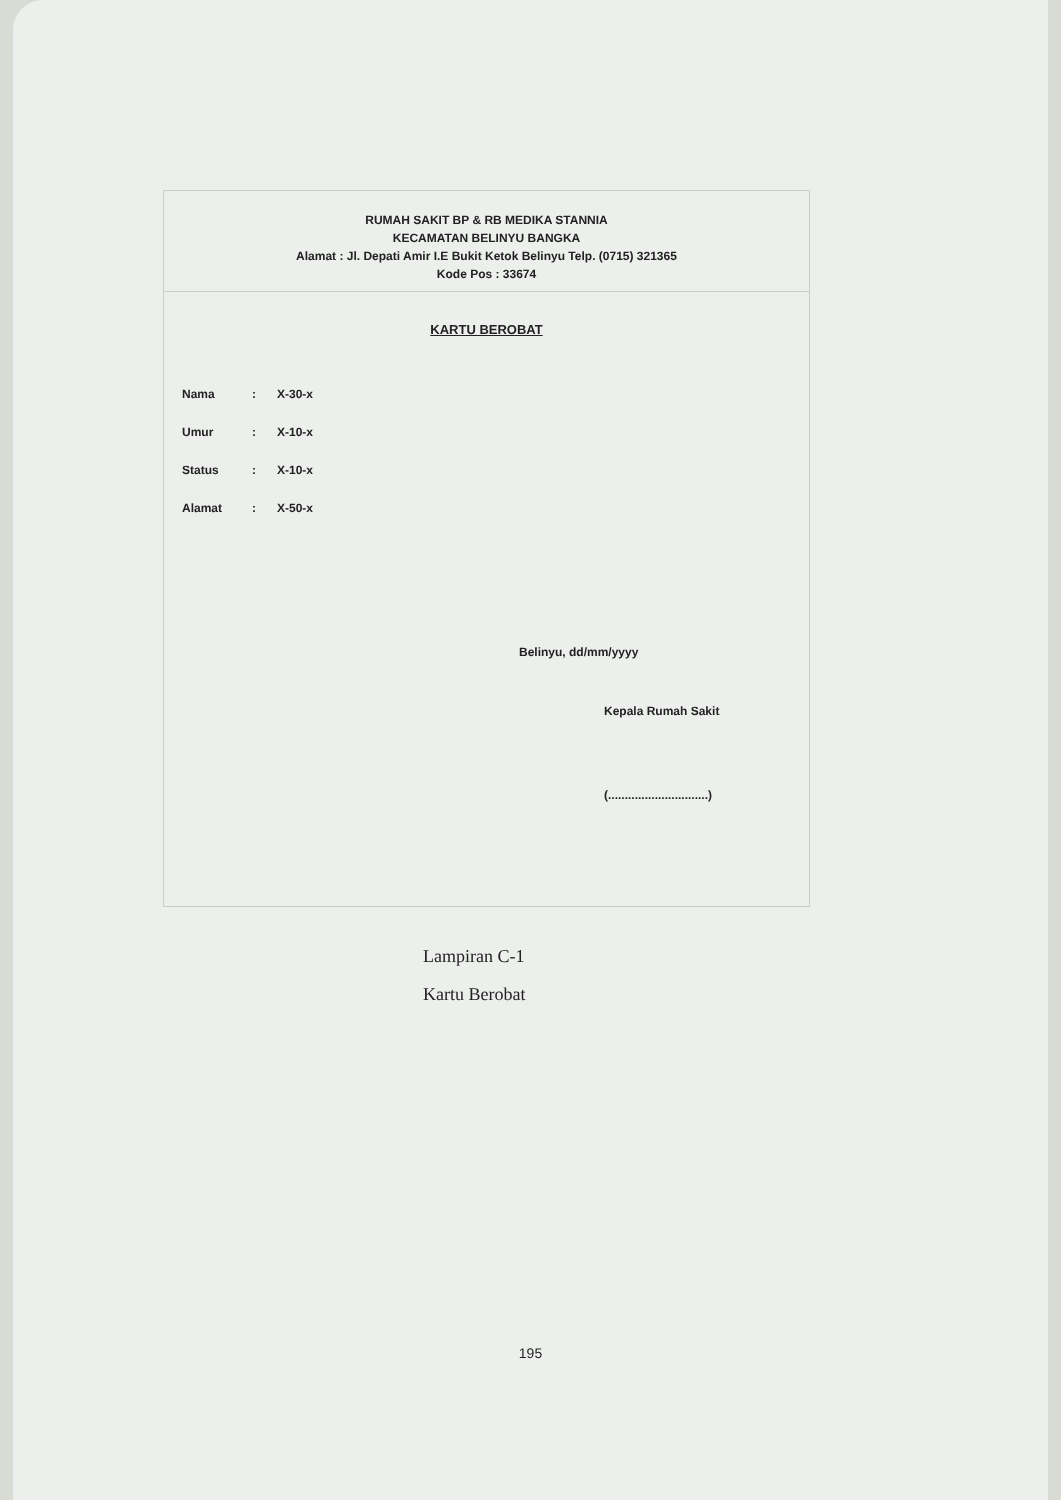RUMAH SAKIT BP & RB MEDIKA STANNIA
KECAMATAN BELINYU BANGKA
Alamat : Jl. Depati Amir I.E Bukit Ketok Belinyu Telp. (0715) 321365
Kode Pos : 33674
KARTU BEROBAT
Nama: X-30-x
Umur: X-10-x
Status: X-10-x
Alamat: X-50-x
Belinyu, dd/mm/yyyy
Kepala Rumah Sakit
(..............................)
Lampiran C-1
Kartu Berobat
195